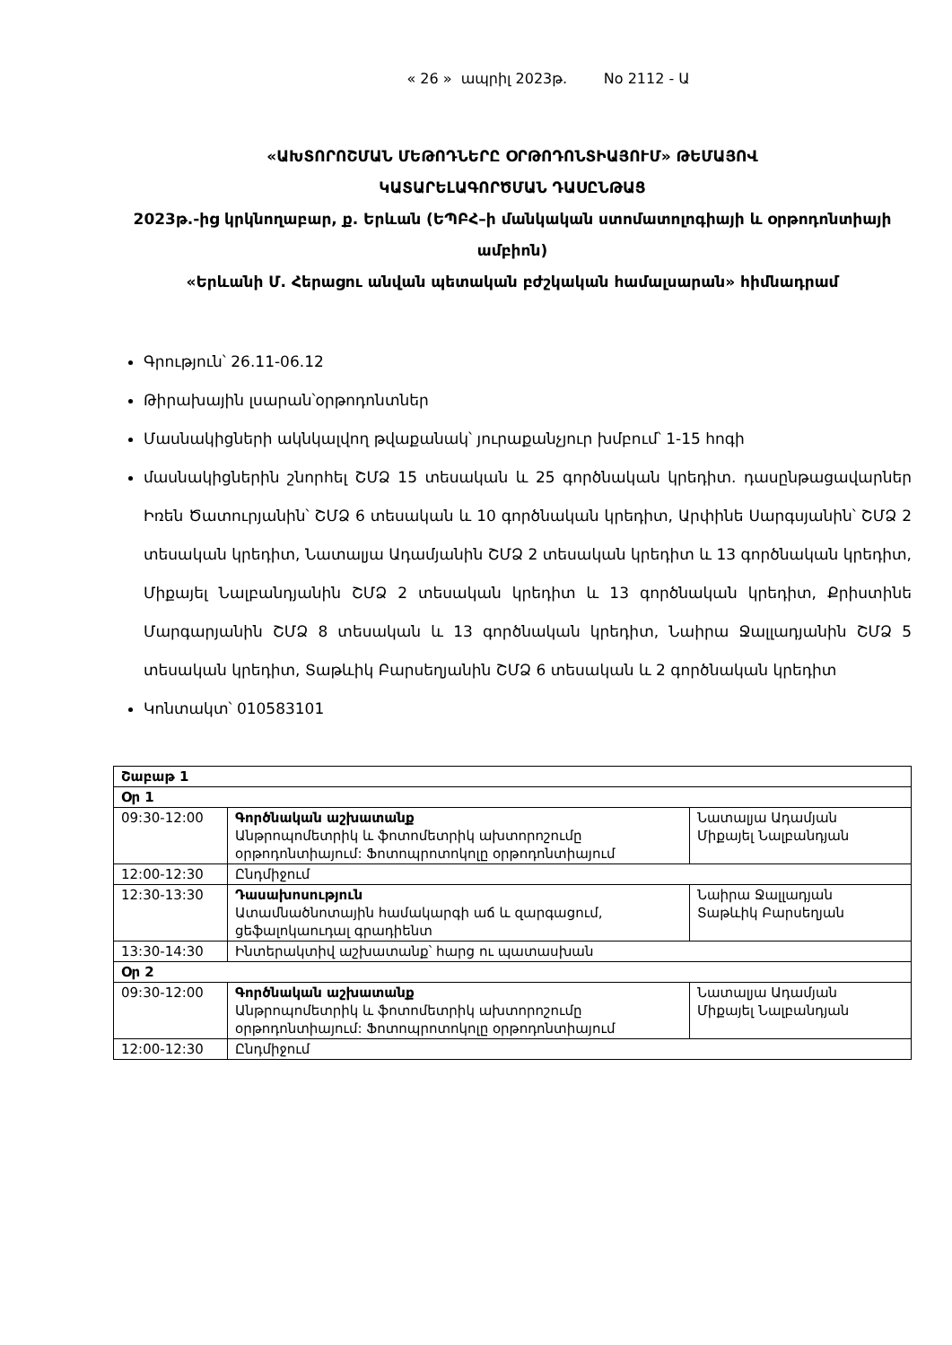« 26 » ապրիլ 2023թ. No 2112 - Ա
«ԱԽՏՈՐՈՇՄԱՆ ՄԵԹՈԴՆԵՐԸ ՕՐԹՈԴՈՆՏԻԱՅՈՒՄ» ԹԵՄԱՅՈՎ
ԿԱՏԱՐԵԼԱԳՈՐԾՄԱՆ ԴԱՍԸՆԹԱՑ
2023թ.-ից կրկնողաբար, ք. Երևան (ԵՊԲՀ–ի մանկական ստոմատոլոգիայի և օրթոդոնտիայի ամբիոն)
«Երևանի Մ. Հերացու անվան պետական բժշկական համալսարան» հիմնադրամ
Գրություն՝ 26.11-06.12
Թիրախային լսարան՝օրթոդոնտներ
Մասնակիցների ակնկալվող թվաքանակ՝ յուրաքանչյուր խմբում՝ 1-15 հոգի
մասնակիցներին շնորհել ՇՄՁ 15 տեսական և 25 գործնական կրեդիտ. դասընթացավարներ Իռեն Ծատուրյանին՝ ՇՄՁ 6 տեսական և 10 գործնական կրեդիտ, Արփինե Սարգսյանին՝ ՇՄՁ 2 տեսական կրեդիտ, Նատալյա Ադամյանին ՇՄՁ 2 տեսական կրեդիտ և 13 գործնական կրեդիտ, Միքայել Նալբանդյանին ՇՄՁ 2 տեսական կրեդիտ և 13 գործնական կրեդիտ, Քրիստինե Մարգարյանին ՇՄՁ 8 տեսական և 13 գործնական կրեդիտ, Նաիրա Ջալլադյանին ՇՄՁ 5 տեսական կրեդիտ, Տաթևիկ Բարսեղյանին ՇՄՁ 6 տեսական և 2 գործնական կրեդիտ
Կոնտակտ՝ 010583101
| Շաբաթ 1 | | |
| Օր 1 | | |
| 09:30-12:00 | Գործնական աշխատանք Անթրոպոմետրիկ և ֆոտոմետրիկ ախտորոշումը օրթոդոնտիայում: Ֆոտոպրոտոկոլը օրթոդոնտիայում | Նատալյա Ադամյան Միքայել Նալբանդյան |
| 12:00-12:30 | Ընդմիջում | |
| 12:30-13:30 | Դասախոսություն Ատամնածնոտային համակարգի աճ և զարգացում, ցեֆալոկաուդալ գրադիենտ | Նաիրա Ջալլադյան Տաթևիկ Բարսեղյան |
| 13:30-14:30 | Ինտերակտիվ աշխատանք՝ հարց ու պատասխան | |
| Օր 2 | | |
| 09:30-12:00 | Գործնական աշխատանք Անթրոպոմետրիկ և ֆոտոմետրիկ ախտորոշումը օրթոդոնտիայում: Ֆոտոպրոտոկոլը օրթոդոնտիայում | Նատալյա Ադամյան Միքայել Նալբանդյան |
| 12:00-12:30 | Ընդմիջում | |